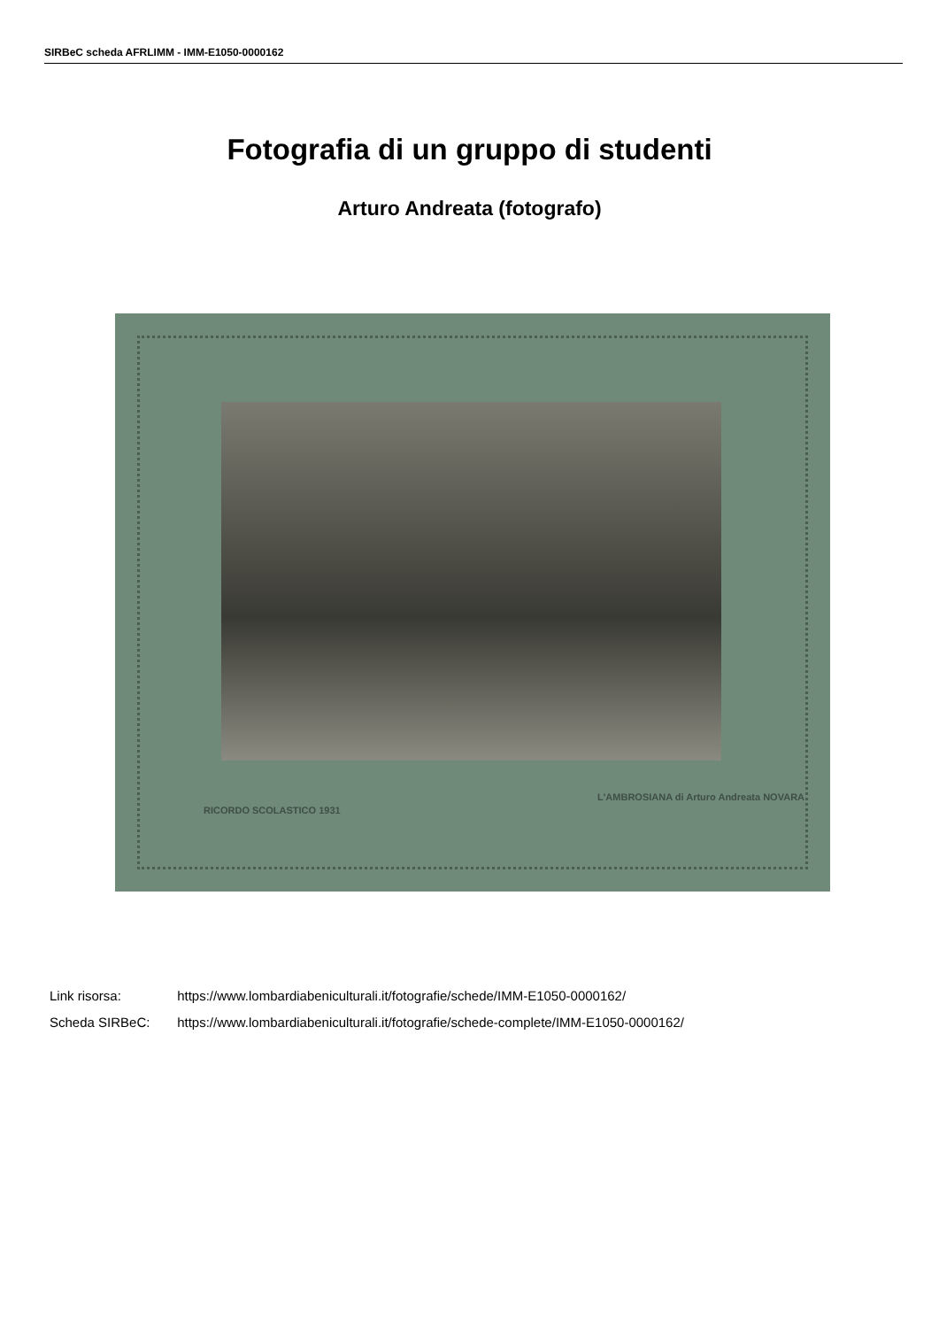SIRBeC scheda AFRLIMM - IMM-E1050-0000162
Fotografia di un gruppo di studenti
Arturo Andreata (fotografo)
RICORDO SCOLASTICO 1931
L'AMBROSIANA di Arturo Andreata NOVARA
Link risorsa: https://www.lombardiabeniculturali.it/fotografie/schede/IMM-E1050-0000162/
Scheda SIRBeC: https://www.lombardiabeniculturali.it/fotografie/schede-complete/IMM-E1050-0000162/